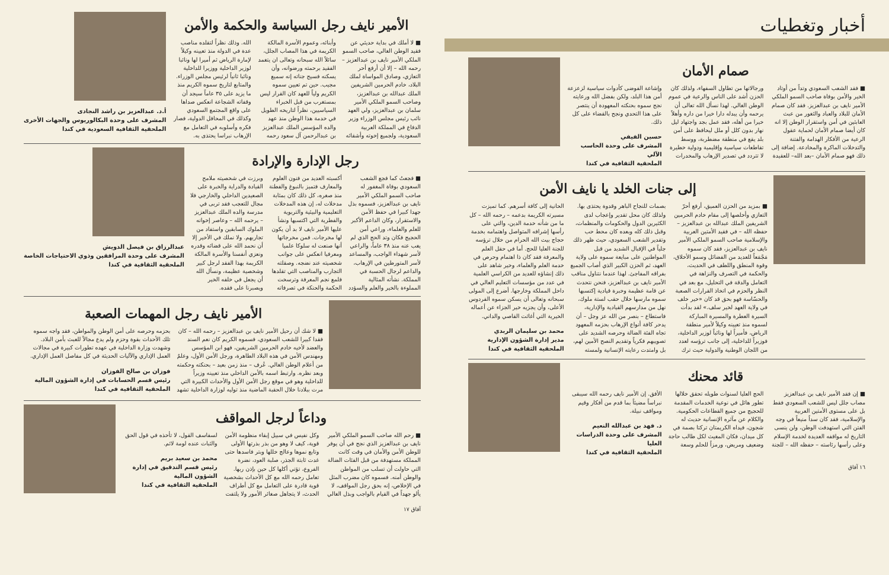أخبار وتغطيات
صمام الأمان
■ فقد الشعب السعودي وتداً من أوتاد الخير والأمن بوفاة صاحب السمو الملكي الأمير نايف بن عبدالعزيز. فقد كان صمام الأمان للبلاد والعباد والثغور من عبث العابثين في أمن واستقرار الوطن إلا انه كان أيضا صمام الأمان لحماية عقول الرعية من الأفكار الهدامة والفتنة والتدخلات الماكرة والمخادعة. إضافة إلى ذلك فهو صمام الأمان –بعد الله– للعقيدة ورجالاتها من تطاول السفهاء، ولذلك كان الحزن أشد على الناس والرعية في عموم الوطن الغالي. لهذا نسأل الله تعالى أن يرحمه وأن يبدله دارا خيرا من داره وأهلاً خيرا من أهله، فقد عمل بجد واجتهاد ليل نهار بدون كلل أو ملل ليحافظ على أمن بلد يقع في منطقة مضطربة، ووسط تقاطعات سياسية وإقليمية ودولية خطيرة لا تتردد في تصدير الإرهاب والمخدرات وإشاعة الفوضى كأدوات سياسية لزعزعة أمن هذا البلد، ولكن بفضل الله ورعايته نجح سموه بحنكته المعهودة أن ينتصر على هذا التحدي ونجح بالقضاء على كل ذلك.
حسين الفيفي
المشرف على وحدة الحاسب الآلي
الملحقية الثقافية في كندا
إلى جنات الخلد يا نايف الأمن
■ بمزيد من الحزن العميق، أرفع أحرّ التعازي وأخلصها إلى مقام خادم الحرمين الشريفين الملك عبدالله بن عبدالعزيز – حفظه الله – في فقيد الأمتين العربية والإسلامية صاحب السمو الملكي الأمير نايف بن عبدالعزيز، فقد كان سموه مَجْمَعاً للعديد من الفضائل وسمو الأخلاق، وقوة المنطق واللطف في الحديث، والحكمة في التصرف والنزاهة في التعامل والدقة في التحليل، مع بعد في النظر والحزم في اتخاذ القرارات الصعبة والحسّاسة فهو بحق قد كان «خير خلف في ولاية العهد لخير سلف.» لقد بدأت السيرة العطرة والمسيرة المباركة لسموه منذ تعيينه وكيلاً لأمير منطقة الرياض، فأميراً لها ونائباً لوزير الداخلية، فوزيراً للداخلية، إلى جانب ترؤسه لعدد من اللجان الوطنية والدولية حيث ترك بصمات للنجاح الباهر وقدوة يحتذى بها. ولذلك كان محل تقدير وإعجاب لدى الكثيرين الدول والحكومات والمنظمات، وقبل ذلك كله وبعده كان محط حب وتقدير الشعب السعودي، حيث ظهر ذلك جلياً في الإقبال الشديد من قبل المواطنين على مبايعة سموه على ولاية العهد، ثم الحزن الكبير الذي أصاب الجميع بفراقه المفاجئ. لهذا عندما نتناول مناقب الأمير نايف بن عبدالعزيز، فنحن نتحدث عن قامة عظيمة وخبرة قيادية إكتسبها سموه مارسها خلال حقب لستة ملوك، نهل من مدارسهم القيادية والإدارية، فاستطاع – بنصر من الله عز وجل – أن يدحر كافة أنواع الإرهاب بحزمه المعهود تجاه الفئة الضالة وحرصه الشديد على تصويبهم فكرياً وتقديم النصح الأمين لهم، بل وامتدت رعايته الإنسانية ولمسته الحانية إلى كافة أسرهم. كما تميزت مسيرته الكريمة بدعمه – رحمه الله – كل ما من شأنه خدمة الدين، والتي على رأسها إشرافه المتواصل واهتمامه بخدمة حجاج بيت الله الحرام من خلال ترؤسه للجنة العليا للحج. أما في حقل العلم والمعرفة فقد كان ذا اهتمام وحرص في خدمة العلم والعلماء، وخير شاهد على ذلك إنشاؤه للعديد من الكراسي العلمية في عدد من مؤسسات التعليم العالي في داخل المملكة وخارجها. أضرع إلى المولى سبحانه وتعالى أن يسكن سموه الفردوس الأعلى، وأن يجزيه خير الجزاء عن أعماله الخيرية التي أغاثت القاصي والداني.
محمد بن سليمان الربدي
مدير إدارة الشؤون الإدارية
الملحقية الثقافية في كندا
قائد محنك
■ إن فقد الأمير نايف بن عبدالعزيز مصاب جلل ليس للشعب السعودي فقط بل على مستوى الأمتين العربية والإسلامية، فقد كان سداً منيعاً في وجه الفتن التي استهدفت الوطن، ولن ينسى التاريخ له مواقفه العديدة لخدمة الإسلام وعلى رأسها رئاسته – حفظه الله – للجنة الحج العليا لسنوات طويله تحقق خلالها تطور هائل في نوعية الخدمات المقدمة للحجيج من جميع القطاعات الحكومية. والكلام عن مآثره الإنسانية حديث له شجون، فيداه الكريمتان تركتا بصمة في كل ميدان، فكان المغيث لكل طالب حاجة وضعيف ومريض، ورمزاً للحلم وسعة الأفق. إن الأمير نايف رحمه الله سيبقى نبراساً مضيئاً بما قدم من أفكار وقيم ومواقف نبيلة.
د. فهد بن عبدالله النعيم
المشرف على وحدة الدراسات العليا
الملحقية الثقافية في كندا
١٦ آفاق
الأمير نايف رجل السياسة والحكمة والأمن
■ لا أملك في بداية حديثي عن فقيد الوطن الغالي، صاحب السمو الملكي الأمير نايف بن عبدالعزيز – رحمه الله – إلا أن أرفع أحر التعازي، وصادق المواساة لملك البلاد، خادم الحرمين الشريفين الملك عبدالله بن عبدالعزيز، وصاحب السمو الملكي الأمير سلمان بن عبدالعزيز، ولي العهد نائب رئيس مجلس الوزراء وزير الدفاع في المملكة العربية السعودية، ولجميع إخوته وأشقائه وأبنائه، وعموم الأسرة المالكة الكريمة في هذا المصاب الجلل، سائلاً الله سبحانه وتعالى ان يتغمد الفقيد برحمته ورضوانه، وأن يسكنه فسيح جناته إنه سميع مجيب. حين تم تعيين سموه الكريم ولياً للعهد كان القرار ليس بمستغرب من قبل الخبراء السياسيين، نظراً لتاريخه الطويل في خدمة هذا الوطن منذ عهد والده المؤسس الملك عبدالعزيز بن عبدالرحمن آل سعود رحمه الله. وذلك نظراً لتقلده مناصب عدة في الدولة منذ تعيينه وكيلاً لإمارة الرياض ثم أميرا لها ونائبا لوزير الداخلية ووزيرا للداخلية ونائبا ثانياً لرئيس مجلس الوزراء. والمتابع لتاريخ سموه الكريم منذ ما يزيد على ٣٥ عاماً سيجد أن وقفاته الشجاعة انعكس صداها على واقع المجتمع السعودي وكذلك في المحافل الدولية، فصار فكره وأسلوبه في التعامل مع الإرهاب نبراسا يحتذى به.
أ.د. عبدالعزيز بن راشد النجادى
المشرف على وحدة البكالوريوس والجهات الأخرى
الملحقية الثقافية السعودية في كندا
رجل الإدارة والإرادة
■ فجعتُ كما فجع الشعب السعودي بوفاة المغفور له صاحب السمو الملكي الأمير نايف بن عبدالعزيز، فسموه بذل جهدا كبيرا في حفظ الأمن والاستقرار، وكان الداعم الأكبر للعلم والعلماء، وراعي أمن الحجيج فكان وتد الحج الذي لم يغب عنه منذ ٣٨ عاماً، والراعي لأسر شهداء الواجب، والمساعد لأسر المتورطين في الإرهاب، والداعم لرجال الحسبة في المملكة. نشأته المثالية المملوءة بالخير والعلم والسؤدد أكسبته العديد من فنون العلوم والمعارف فتميز بالنبوغ والفطنة منذ صغره، كل ذلك كان بمثابة مدخلات له، إن هذه المدخلات التعليمية والبيئية والتربوية والفطرية التي اكتسبها ونشأ عليها الأمير نايف لا بد أن يكون لها مخرجات. فمن مخرجاتها أنها صنعت له سلوكا علميا ومعرفيا انعكس على جوانب شخصيته عند نضجه. وصقلته التجارب والمناصب التي تقلدها فلمع نجم المعرفة وترسخت الحكمة والحنكة في تصرفاته وبرزت في شخصيته ملامح القيادة والدراية والخبرة على الصعيدين الداخلي والخارجي فلا مجال للتعجب فقد تربى في مدرسة والده الملك عبدالعزيز – يرحمه الله – وعاصر إخوانه الملوك السابقين واستفاد من تجاربهم. ولا نملك في الأخير إلا أن نحمد الله على قضائه وقدره ونعزي أنفسنا والأسرة المالكة الكريمة بهذا الفقد لرجل كبير وشخصية عظيمة، ونسأل الله أن يجعل في خلفه الخير ويصبرنا على فقده.
عبدالرزاق بن فيصل الدويش
المشرف على وحدة المرافقين وذوي الاحتياجات الخاصة
الملحقية الثقافية في كندا
الأمير نايف رجل المهمات الصعبة
■ لا شك أن رحيل الأمير نايف بن عبدالعزيز – رحمه الله – كان فقدا كبيرا للشعب السعودي، فسموه الكريم كان نعم السند والعضد لأخيه خادم الحرمين الشريفين، فهو ابن المؤسس ومهندس الأمن في هذه البلاد الطاهرة، ورجل الأمن الأول، وعلمٌ من أعلام الوطن الغالي. عُرف – منذ زمن بعيد – بحنكته وحكمته وبعد نظره. وارتبط اسمه بالأمن الداخلي منذ تعيينه وزيراً للداخلية وهو في موقع رجل الأمن الأول والأحداث الكبيرة التي مرت ببلادنا خلال الحقبة الماضية منذ توليه لوزارة الداخلية تشهد بحزمه وحرصه على أمن الوطن والمواطن، فقد واجه سموه تلك الأحداث بقوة وحزم ولم يدع مجالاً للعبث بأمن البلاد. وشهدت وزارة الداخلية في عهده تطورات كبيرة في مجالات العمل الإداري والآليات الحديثة في كل مفاصل العمل الإداري.
فوزان بن صالح الفوزان
رئيس قسم الحسابات في إدارة الشؤون المالية
الملحقية الثقافية في كندا
وداعاً لرجل المواقف
■ رحم الله صاحب السمو الملكي الأمير نايف بن عبدالعزيز الذي نجح في أن يوفر للوطن الأمن والأمان في وقت كانت المملكة مستهدفة من قبل الفئات الضالة التي حاولت أن تسلب من المواطن والوطن أمنه. فسموه كان مضرب المثل في الإخلاص، إنه بحق رجل المواقف، لا يألو جهداً في القيام بالواجب وبذل الغالي وكل نفيس في سبيل إبقاء منظومة الأمن قوية، كيف لا وهو من بذر بذرتها الأولى وتابع نموها وعالج خللها وبتر فاسدها حتى غدت ثابتة الجذر، صلبة العود، نضرة الفروع، تؤتي أكلها كل حين بإذن ربها. تعامل رحمه الله مع كل الأحداث بشخصية قوية قادرة على التعامل مع كل أطراف الحدث، لا يتجاهل صغائر الأمور ولا يلتفت لسفاسف القول، لا تأخذه في قول الحق والثبات عنده لومة لائم.
محمد بن سعيد بريم
رئيس قسم التدقيق في إدارة الشؤون المالية
الملحقية الثقافية في كندا
آفاق ١٧